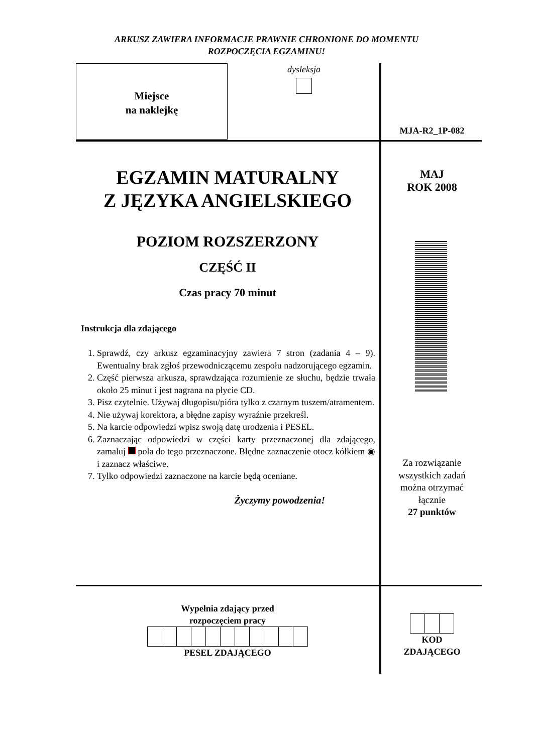ARKUSZ ZAWIERA INFORMACJE PRAWNIE CHRONIONE DO MOMENTU
ROZPOCZĘCIA EGZAMINU!
Miejsce
na naklejkę
dysleksja
MJA-R2_1P-082
EGZAMIN MATURALNY
Z JĘZYKA ANGIELSKIEGO
POZIOM ROZSZERZONY
CZĘŚĆ II
Czas pracy 70 minut
Instrukcja dla zdającego
1. Sprawdź, czy arkusz egzaminacyjny zawiera 7 stron (zadania 4 – 9). Ewentualny brak zgłoś przewodniczącemu zespołu nadzorującego egzamin.
2. Część pierwsza arkusza, sprawdzająca rozumienie ze słuchu, będzie trwała około 25 minut i jest nagrana na płycie CD.
3. Pisz czytelnie. Używaj długopisu/pióra tylko z czarnym tuszem/atramentem.
4. Nie używaj korektora, a błędne zapisy wyraźnie przekreśl.
5. Na karcie odpowiedzi wpisz swoją datę urodzenia i PESEL.
6. Zaznaczając odpowiedzi w części karty przeznaczonej dla zdającego, zamaluj pola do tego przeznaczone. Błędne zaznaczenie otocz kółkiem ◉ i zaznacz właściwe.
7. Tylko odpowiedzi zaznaczone na karcie będą oceniane.
Życzymy powodzenia!
MAJ
ROK 2008
Za rozwiązanie
wszystkich zadań
można otrzymać
łącznie
27 punktów
Wypełnia zdający przed
rozpoczęciem pracy PESEL ZDAJĄCEGO
KOD
ZDAJĄCEGO